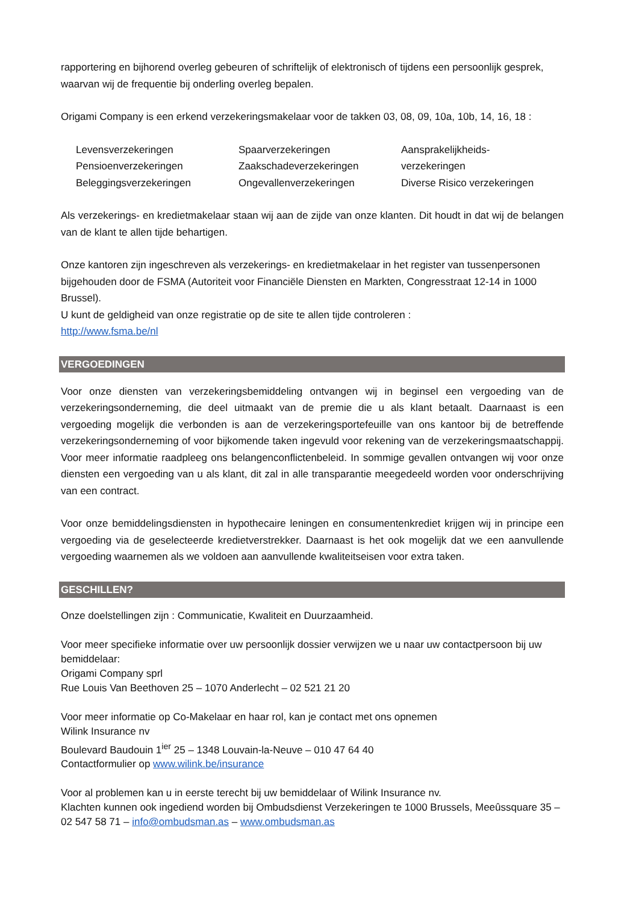rapportering en bijhorend overleg gebeuren of schriftelijk of elektronisch of tijdens een persoonlijk gesprek, waarvan wij de frequentie bij onderling overleg bepalen.
Origami Company is een erkend verzekeringsmakelaar voor de takken 03, 08, 09, 10a, 10b, 14, 16, 18 :
Levensverzekeringen
Pensioenverzekeringen
Beleggingsverzekeringen
Spaarverzekeringen
Zaakschadeverzekeringen
Ongevallenverzekeringen
Aansprakelijkheids-
verzekeringen
Diverse Risico verzekeringen
Als verzekerings- en kredietmakelaar staan wij aan de zijde van onze klanten. Dit houdt in dat wij de belangen van de klant te allen tijde behartigen.
Onze kantoren zijn ingeschreven als verzekerings- en kredietmakelaar in het register van tussenpersonen bijgehouden door de FSMA (Autoriteit voor Financiële Diensten en Markten, Congresstraat 12-14 in 1000 Brussel).
U kunt de geldigheid van onze registratie op de site te allen tijde controleren :
http://www.fsma.be/nl
VERGOEDINGEN
Voor onze diensten van verzekeringsbemiddeling ontvangen wij in beginsel een vergoeding van de verzekeringsonderneming, die deel uitmaakt van de premie die u als klant betaalt. Daarnaast is een vergoeding mogelijk die verbonden is aan de verzekeringsportefeuille van ons kantoor bij de betreffende verzekeringsonderneming of voor bijkomende taken ingevuld voor rekening van de verzekeringsmaatschappij. Voor meer informatie raadpleeg ons belangenconflictenbeleid. In sommige gevallen ontvangen wij voor onze diensten een vergoeding van u als klant, dit zal in alle transparantie meegedeeld worden voor onderschrijving van een contract.
Voor onze bemiddelingsdiensten in hypothecaire leningen en consumentenkrediet krijgen wij in principe een vergoeding via de geselecteerde kredietverstrekker. Daarnaast is het ook mogelijk dat we een aanvullende vergoeding waarnemen als we voldoen aan aanvullende kwaliteitseisen voor extra taken.
GESCHILLEN?
Onze doelstellingen zijn : Communicatie, Kwaliteit en Duurzaamheid.
Voor meer specifieke informatie over uw persoonlijk dossier verwijzen we u naar uw contactpersoon bij uw bemiddelaar:
Origami Company sprl
Rue Louis Van Beethoven 25 – 1070 Anderlecht – 02 521 21 20
Voor meer informatie op Co-Makelaar en haar rol, kan je contact met ons opnemen
Wilink Insurance nv
Boulevard Baudouin 1<sup>ier</sup> 25 – 1348 Louvain-la-Neuve – 010 47 64 40
Contactformulier op www.wilink.be/insurance
Voor al problemen kan u in eerste terecht bij uw bemiddelaar of Wilink Insurance nv.
Klachten kunnen ook ingediend worden bij Ombudsdienst Verzekeringen te 1000 Brussels, Meeûssquare 35 – 02 547 58 71 – info@ombudsman.as – www.ombudsman.as